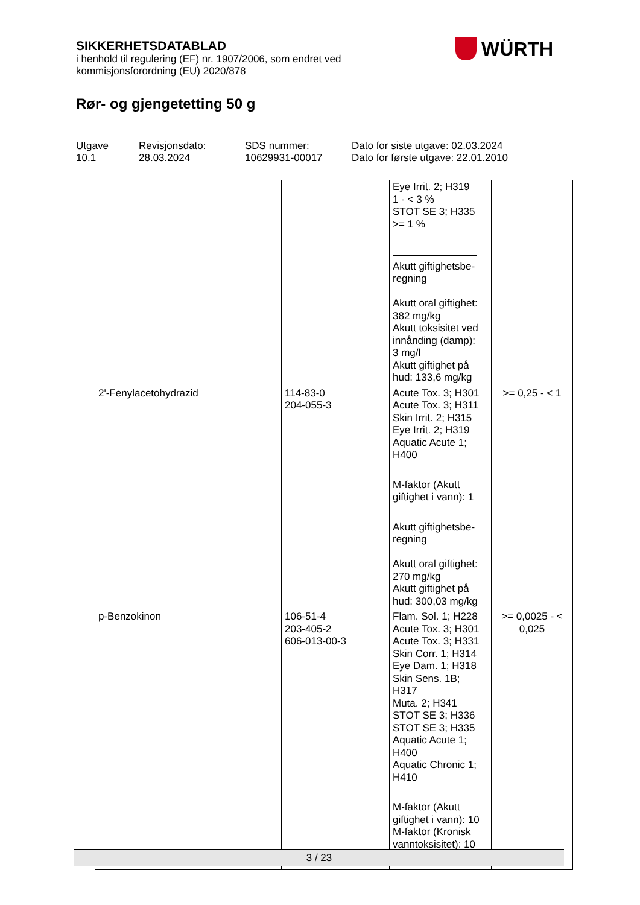SIKKERHETSDATABLAD
i henhold til regulering (EF) nr. 1907/2006, som endret ved
kommisjonsforordning (EU) 2020/878
Rør- og gjengetetting 50 g
WÜRTH
Utgave
10.1
Revisjonsdato:
28.03.2024
SDS nummer:
10629931-00017
Dato for siste utgave: 02.03.2024
Dato for første utgave: 22.01.2010
| | | Eye Irrit. 2; H319 1 - < 3 % STOT SE 3; H335 >= 1 % Akutt giftighetsbe- regning Akutt oral giftighet: 382 mg/kg Akutt toksisitet ved innånding (damp): 3 mg/l Akutt giftighet på hud: 133,6 mg/kg | |
| 2'-Fenylacetohydrazid | 114-83-0 204-055-3 | Acute Tox. 3; H301 Acute Tox. 3; H311 Skin Irrit. 2; H315 Eye Irrit. 2; H319 Aquatic Acute 1; H400 M-faktor (Akutt giftighet i vann): 1 Akutt giftighetsbe- regning Akutt oral giftighet: 270 mg/kg Akutt giftighet på hud: 300,03 mg/kg | >= 0,25 - < 1 |
| p-Benzokinon | 106-51-4 203-405-2 606-013-00-3 | Flam. Sol. 1; H228 Acute Tox. 3; H301 Acute Tox. 3; H331 Skin Corr. 1; H314 Eye Dam. 1; H318 Skin Sens. 1B; H317 Muta. 2; H341 STOT SE 3; H336 STOT SE 3; H335 Aquatic Acute 1; H400 Aquatic Chronic 1; H410 M-faktor (Akutt giftighet i vann): 10 M-faktor (Kronisk vanntoksisitet): 10 | >= 0,0025 - < 0,025 |
3 / 23